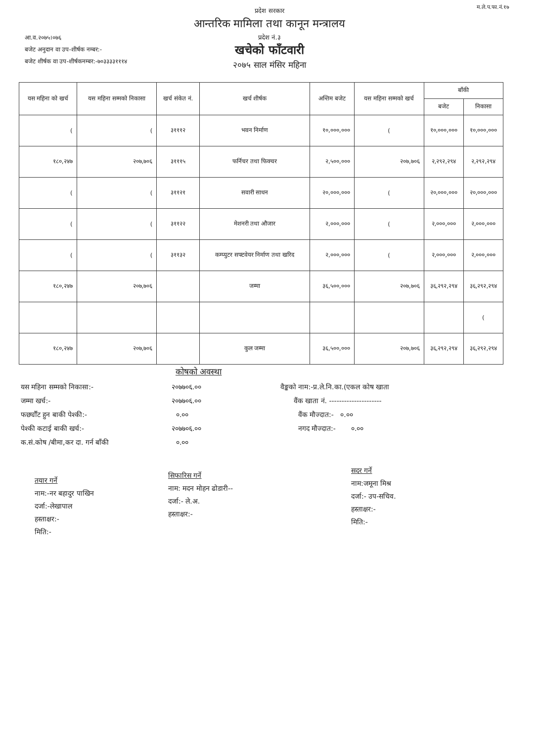म.ले.प.फा.नं.१७
प्रदेश सरकार
आन्तरिक मामिला तथा कानून मन्त्रालय
प्रदेश नं.३
खचेको फाँटवारी
२०७५ साल मंसिर महिना
आ.व.२०७५।०७६
बजेट अनुदान वा उप-शीर्षक नम्बर:-
बजेट शीर्षक वा उप-शीर्षकनम्बर:-७०३३३३१११४
| यस महिना को खर्च | यस महिना सम्मको निकासा | खर्च संकेत नं. | खर्च शीर्षक | अन्तिम बजेट | यस महिना सम्मको खर्च | बाँकी | |
| --- | --- | --- | --- | --- | --- | --- | --- |
| | | | | | | बजेट | निकासा |
| ( | ( | ३१११२ | भवन निर्माण | १०,०००,००० | ( | १०,०००,००० | १०,०००,००० |
| १८०,२४७ | २०७,७०६ | ३१११५ | फर्निचर तथा फिक्चर | २,५००,००० | २०७,७०६ | २,२९२,२९४ | २,२९२,२९४ |
| ( | ( | ३११२१ | सवारी साधन | २०,०००,००० | ( | २०,०००,००० | २०,०००,००० |
| ( | ( | ३११२२ | मेशनरी तथा औजार | २,०००,००० | ( | २,०००,००० | २,०००,००० |
| ( | ( | ३११३२ | कम्प्युटर सफ्टवेयर निर्माण तथा खरिद | २,०००,००० | ( | २,०००,००० | २,०००,००० |
| १८०,२४७ | २०७,७०६ | | जम्मा | ३६,५००,००० | २०७,७०६ | ३६,२९२,२९४ | ३६,२९२,२९४ |
| | | | | | | | ( |
| १८०,२४७ | २०७,७०६ | | कुल जम्मा | ३६,५००,००० | २०७,७०६ | ३६,२९२,२९४ | ३६,२९२,२९४ |
कोषको अवस्था
यस महिना सम्मको निकासा:-
जम्मा खर्च:-
फर्छ्यौंट हुन बाकी पेश्की:-
पेश्की कटाई बाकी खर्च:-
क.सं.कोष /बीमा,कर दा. गर्न बाँकी
२०७७०६.००
२०७७०६.००
०.००
२०७७०६.००
०.००
वैङ्कको नाम:-प्र.ले.नि.का.(एकल कोष खाता
वैंक खाता नं. ---------------------
वैंक मौज्दात:- ०.००
नगद मौज्दात:- ०.००
तयार गर्ने
नाम:-नर बहादुर पाखिन
दर्जा:-लेखापाल
हस्ताक्षर:-
मिति:-
सिफारिस गर्ने
नाम: मदन मोहन ढोडारी--
दर्जा:- ले.अ.
हस्ताक्षर:-
सदर गर्ने
नाम:जमूना मिश्र
दर्जा:- उप-सचिव.
हस्ताक्षर:-
मिति:-